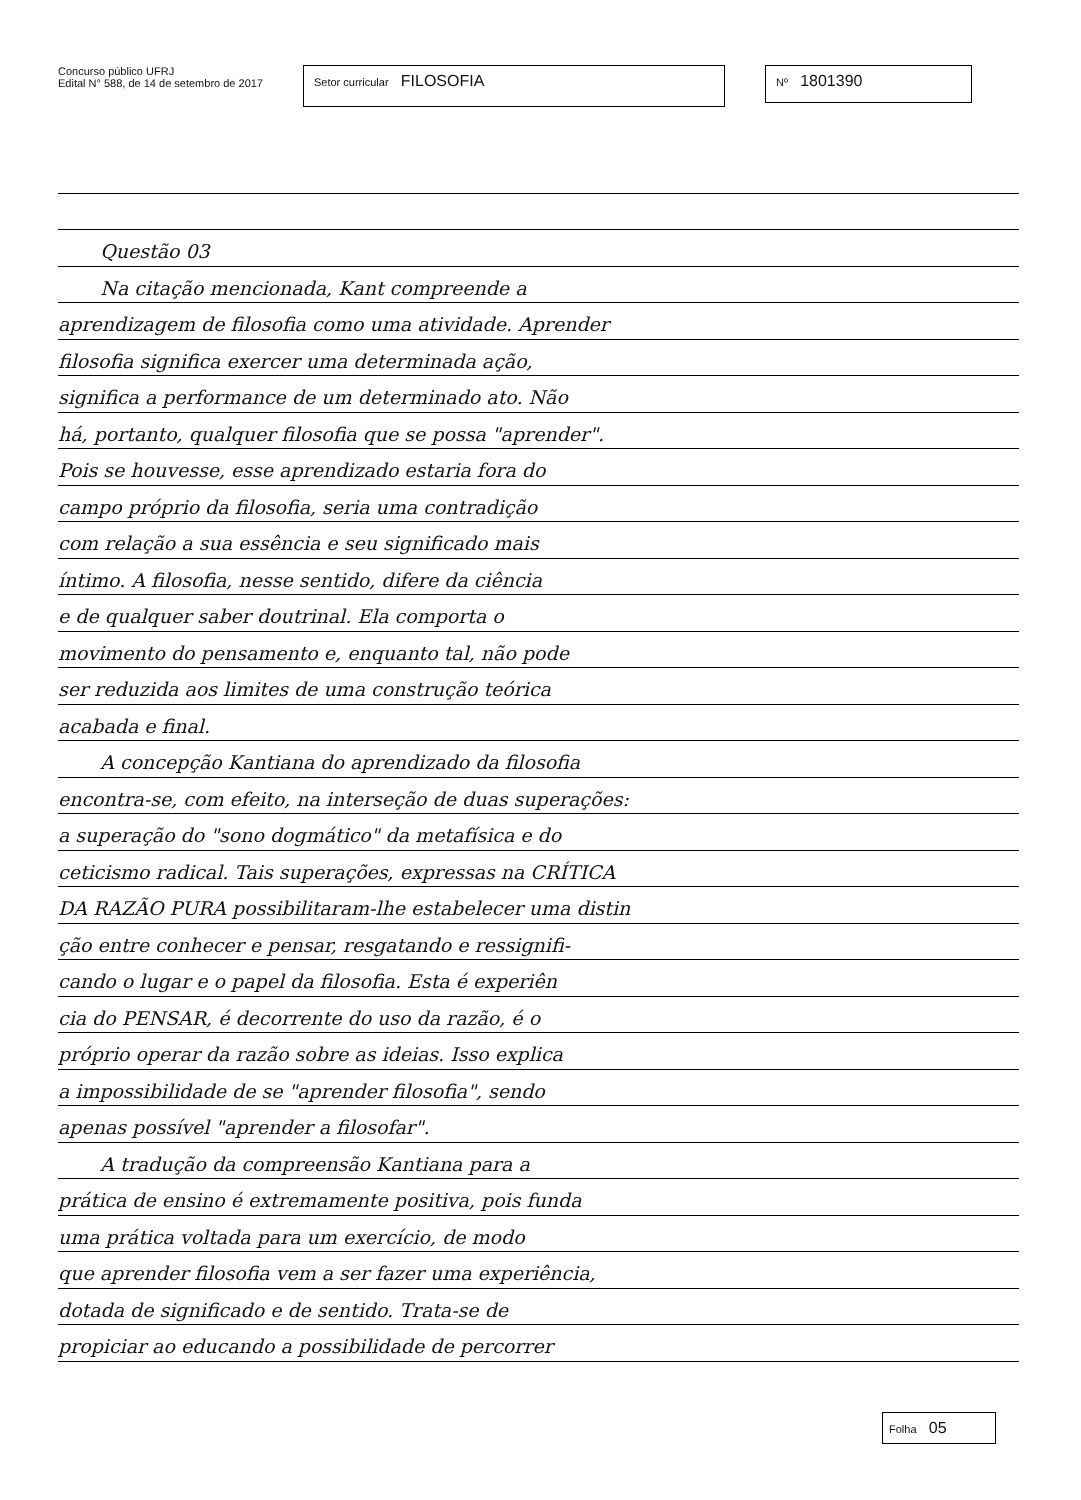Concurso público UFRJ
Edital N° 588, de 14 de setembro de 2017
Setor curricular FILOSOFIA
Nº 1801390
Questão 03
Na citação mencionada, Kant compreende a
aprendizagem de filosofia como uma atividade. Aprender
filosofia significa exercer uma determinada ação,
significa a performance de um determinado ato. Não
há, portanto, qualquer filosofia que se possa "aprender".
Pois se houvesse, esse aprendizado estaria fora do
campo próprio da filosofia, seria uma contradição
com relação a sua essência e seu significado mais
íntimo. A filosofia, nesse sentido, difere da ciência
e de qualquer saber doutrinal. Ela comporta o
movimento do pensamento e, enquanto tal, não pode
ser reduzida aos limites de uma construção teórica
acabada e final.
A concepção Kantiana do aprendizado da filosofia
encontra-se, com efeito, na interseção de duas superações:
a superação do "sono dogmático" da metafísica e do
ceticismo radical. Tais superações, expressas na CRÍTICA
DA RAZÃO PURA possibilitaram-lhe estabelecer uma distin
ção entre conhecer e pensar, resgatando e ressignifi-
cando o lugar e o papel da filosofia. Esta é experiên
cia do PENSAR, é decorrente do uso da razão, é o
próprio operar da razão sobre as ideias. Isso explica
a impossibilidade de se "aprender filosofia", sendo
apenas possível "aprender a filosofar".
A tradução da compreensão Kantiana para a
prática de ensino é extremamente positiva, pois funda
uma prática voltada para um exercício, de modo
que aprender filosofia vem a ser fazer uma experiência,
dotada de significado e de sentido. Trata-se de
propiciar ao educando a possibilidade de percorrer
Folha 05